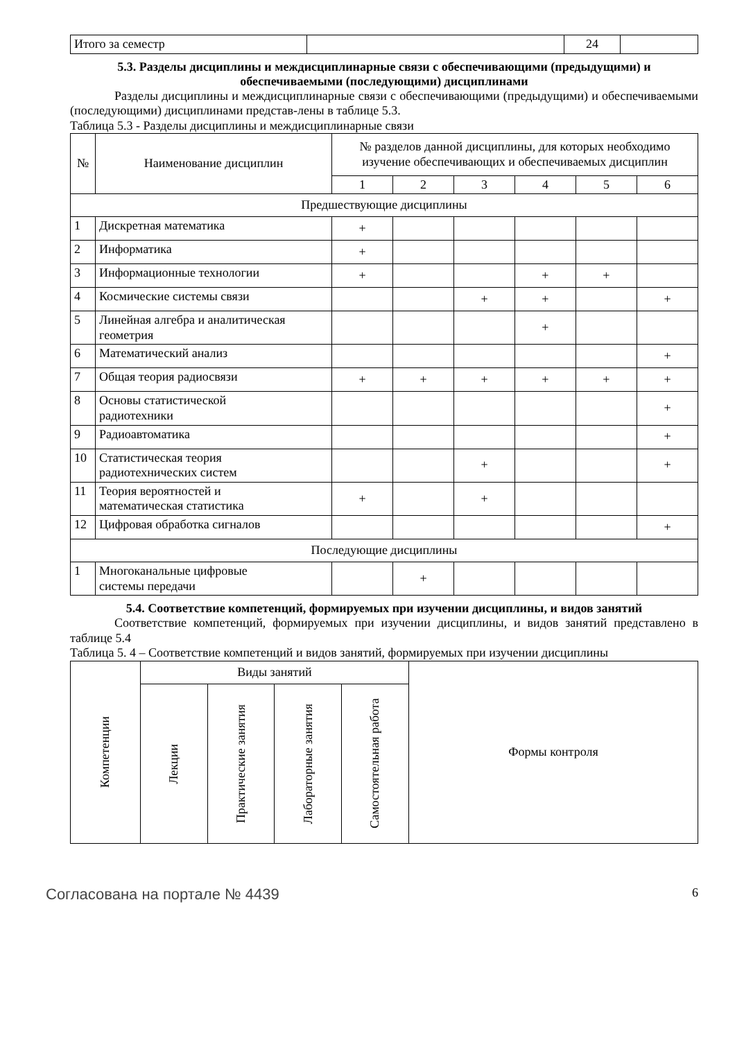| Итого за семестр | | 24 | |
5.3. Разделы дисциплины и междисциплинарные связи с обеспечивающими (предыдущими) и обеспечиваемыми (последующими) дисциплинами
Разделы дисциплины и междисциплинарные связи с обеспечивающими (предыдущими) и обеспечиваемыми (последующими) дисциплинами представ-лены в таблице 5.3.
Таблица 5.3 - Разделы дисциплины и междисциплинарные связи
| № | Наименование дисциплин | № разделов данной дисциплины, для которых необходимо изучение обеспечивающих и обеспечиваемых дисциплин | | | | | |
| --- | --- | --- | --- | --- | --- | --- | --- |
| | | 1 | 2 | 3 | 4 | 5 | 6 |
| Предшествующие дисциплины | | | | | | | |
| 1 | Дискретная математика | + | | | | | |
| 2 | Информатика | + | | | | | |
| 3 | Информационные технологии | + | | | + | + | |
| 4 | Космические системы связи | | | + | + | | + |
| 5 | Линейная алгебра и аналитическая геометрия | | | | + | | |
| 6 | Математический анализ | | | | | | + |
| 7 | Общая теория радиосвязи | + | + | + | + | + | + |
| 8 | Основы статистической радиотехники | | | | | | + |
| 9 | Радиоавтоматика | | | | | | + |
| 10 | Статистическая теория радиотехнических систем | | | + | | | + |
| 11 | Теория вероятностей и математическая статистика | + | | + | | | |
| 12 | Цифровая обработка сигналов | | | | | | + |
| Последующие дисциплины | | | | | | | |
| 1 | Многоканальные цифровые системы передачи | | + | | | | |
5.4. Соответствие компетенций, формируемых при изучении дисциплины, и видов занятий
Соответствие компетенций, формируемых при изучении дисциплины, и видов занятий представлено в таблице 5.4
Таблица 5. 4 – Соответствие компетенций и видов занятий, формируемых при изучении дисциплины
| Компетенции | Виды занятий | | | | Формы контроля |
| --- | --- | --- | --- | --- | --- |
| | Лекции | Практические занятия | Лабораторные занятия | Самостоятельная работа | |
Согласована на портале № 4439
6